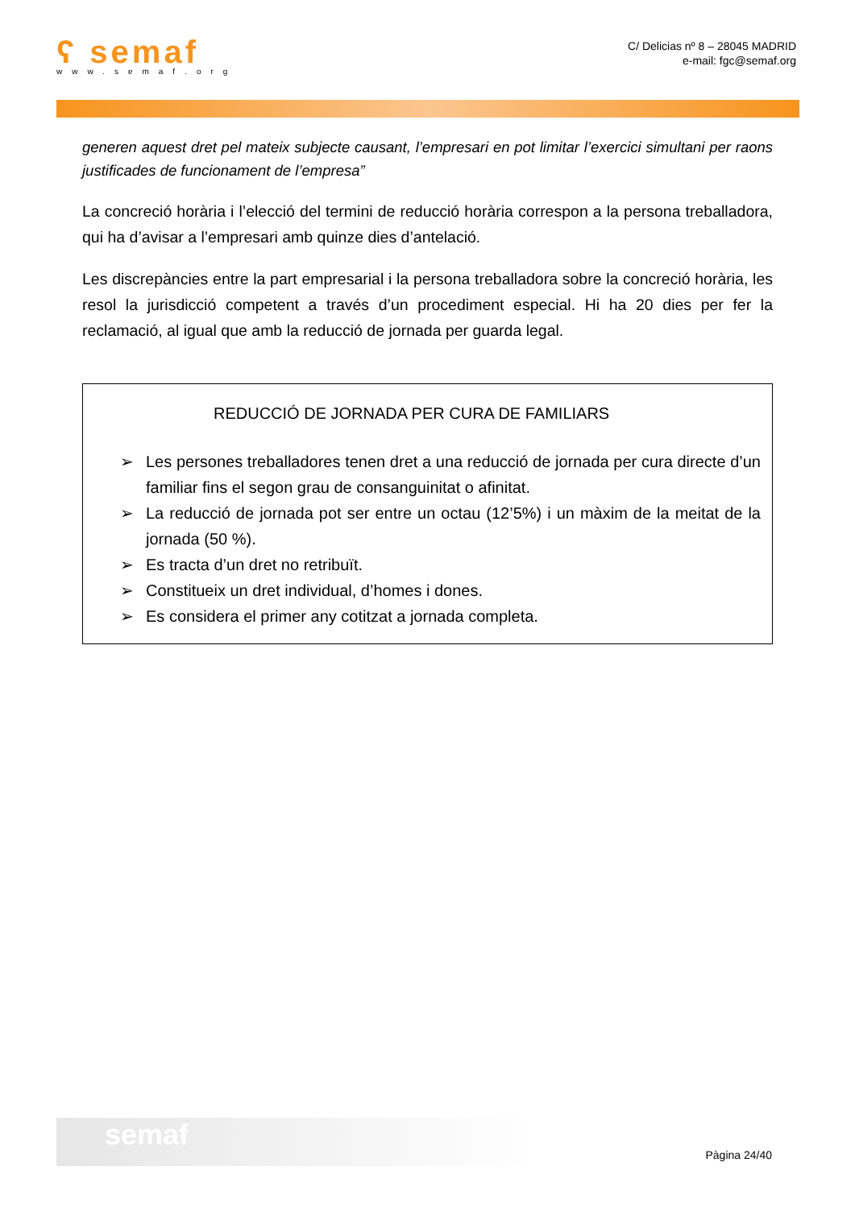ʕ semaf
www.semaf.org
C/ Delicias nº 8 – 28045 MADRID
e-mail: fgc@semaf.org
generen aquest dret pel mateix subjecte causant, l’empresari en pot limitar l’exercici simultani per raons justificades de funcionament de l’empresa”
La concreció horària i l’elecció del termini de reducció horària correspon a la persona treballadora, qui ha d’avisar a l’empresari amb quinze dies d’antelació.
Les discrepàncies entre la part empresarial i la persona treballadora sobre la concreció horària, les resol la jurisdicció competent a través d’un procediment especial. Hi ha 20 dies per fer la reclamació, al igual que amb la reducció de jornada per guarda legal.
REDUCCIÓ DE JORNADA PER CURA DE FAMILIARS
➢ Les persones treballadores tenen dret a una reducció de jornada per cura directe d’un familiar fins el segon grau de consanguinitat o afinitat.
➢ La reducció de jornada pot ser entre un octau (12’5%) i un màxim de la meitat de la jornada (50 %).
➢ Es tracta d’un dret no retribuït.
➢ Constitueix un dret individual, d’homes i dones.
➢ Es considera el primer any cotitzat a jornada completa.
semaf
Pàgina 24/40